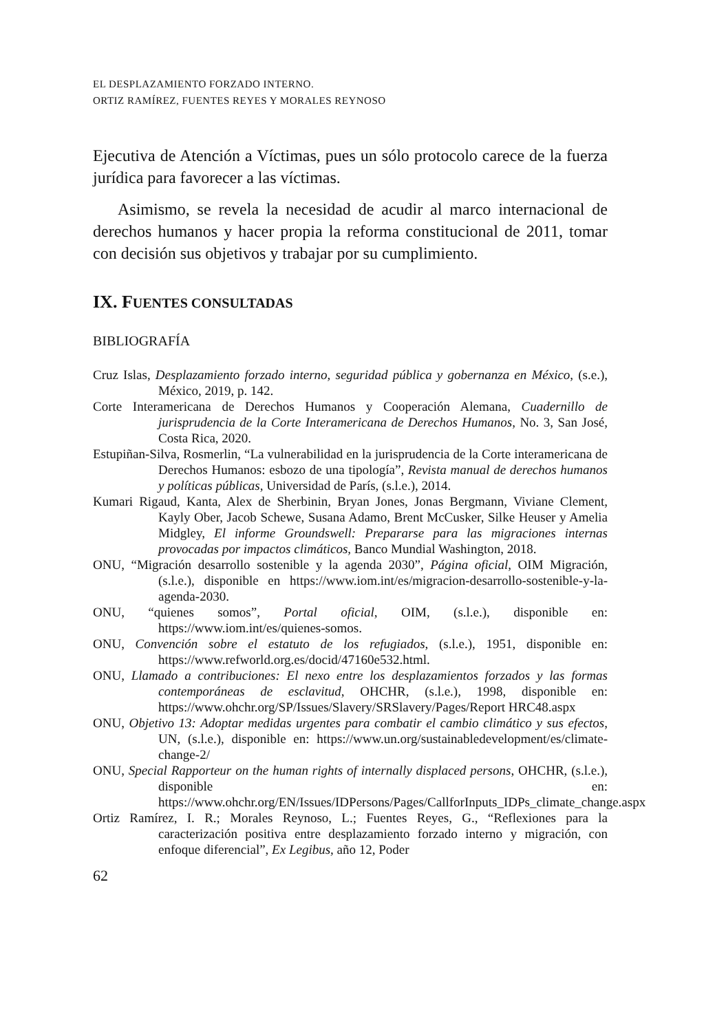EL DESPLAZAMIENTO FORZADO INTERNO.
ORTIZ RAMÍREZ, FUENTES REYES Y MORALES REYNOSO
Ejecutiva de Atención a Víctimas, pues un sólo protocolo carece de la fuerza jurídica para favorecer a las víctimas.
Asimismo, se revela la necesidad de acudir al marco internacional de derechos humanos y hacer propia la reforma constitucional de 2011, tomar con decisión sus objetivos y trabajar por su cumplimiento.
IX. FUENTES CONSULTADAS
BIBLIOGRAFÍA
Cruz Islas, Desplazamiento forzado interno, seguridad pública y gobernanza en México, (s.e.), México, 2019, p. 142.
Corte Interamericana de Derechos Humanos y Cooperación Alemana, Cuadernillo de jurisprudencia de la Corte Interamericana de Derechos Humanos, No. 3, San José, Costa Rica, 2020.
Estupiñan-Silva, Rosmerlin, “La vulnerabilidad en la jurisprudencia de la Corte interamericana de Derechos Humanos: esbozo de una tipología”, Revista manual de derechos humanos y políticas públicas, Universidad de París, (s.l.e.), 2014.
Kumari Rigaud, Kanta, Alex de Sherbinin, Bryan Jones, Jonas Bergmann, Viviane Clement, Kayly Ober, Jacob Schewe, Susana Adamo, Brent McCusker, Silke Heuser y Amelia Midgley, El informe Groundswell: Prepararse para las migraciones internas provocadas por impactos climáticos, Banco Mundial Washington, 2018.
ONU, “Migración desarrollo sostenible y la agenda 2030”, Página oficial, OIM Migración, (s.l.e.), disponible en https://www.iom.int/es/migracion-desarrollo-sostenible-y-la-agenda-2030.
ONU, “quienes somos”, Portal oficial, OIM, (s.l.e.), disponible en: https://www.iom.int/es/quienes-somos.
ONU, Convención sobre el estatuto de los refugiados, (s.l.e.), 1951, disponible en: https://www.refworld.org.es/docid/47160e532.html.
ONU, Llamado a contribuciones: El nexo entre los desplazamientos forzados y las formas contemporáneas de esclavitud, OHCHR, (s.l.e.), 1998, disponible en: https://www.ohchr.org/SP/Issues/Slavery/SRSlavery/Pages/Report HRC48.aspx
ONU, Objetivo 13: Adoptar medidas urgentes para combatir el cambio climático y sus efectos, UN, (s.l.e.), disponible en: https://www.un.org/sustainabledevelopment/es/climate-change-2/
ONU, Special Rapporteur on the human rights of internally displaced persons, OHCHR, (s.l.e.), disponible en: https://www.ohchr.org/EN/Issues/IDPersons/Pages/CallforInputs_IDPs_climate_change.aspx
Ortiz Ramírez, I. R.; Morales Reynoso, L.; Fuentes Reyes, G., “Reflexiones para la caracterización positiva entre desplazamiento forzado interno y migración, con enfoque diferencial”, Ex Legibus, año 12, Poder
62